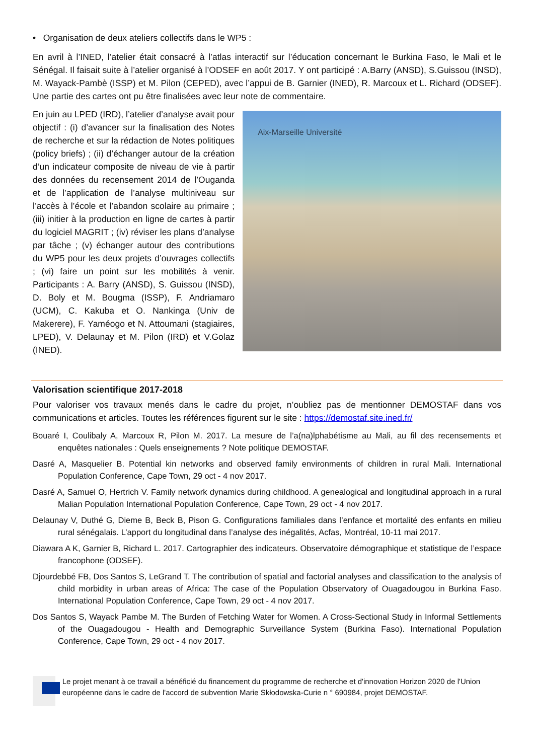• Organisation de deux ateliers collectifs dans le WP5 :
En avril à l’INED, l’atelier était consacré à l’atlas interactif sur l’éducation concernant le Burkina Faso, le Mali et le Sénégal. Il faisait suite à l’atelier organisé à l’ODSEF en août 2017. Y ont participé : A.Barry (ANSD), S.Guissou (INSD), M. Wayack-Pambè (ISSP) et M. Pilon (CEPED), avec l’appui de B. Garnier (INED), R. Marcoux et L. Richard (ODSEF). Une partie des cartes ont pu être finalisées avec leur note de commentaire.
En juin au LPED (IRD), l’atelier d’analyse avait pour objectif : (i) d’avancer sur la finalisation des Notes de recherche et sur la rédaction de Notes politiques (policy briefs) ; (ii) d’échanger autour de la création d’un indicateur composite de niveau de vie à partir des données du recensement 2014 de l’Ouganda et de l’application de l’analyse multiniveau sur l’accès à l’école et l’abandon scolaire au primaire ; (iii) initier à la production en ligne de cartes à partir du logiciel MAGRIT ; (iv) réviser les plans d’analyse par tâche ; (v) échanger autour des contributions du WP5 pour les deux projets d’ouvrages collectifs ; (vi) faire un point sur les mobilités à venir. Participants : A. Barry (ANSD), S. Guissou (INSD), D. Boly et M. Bougma (ISSP), F. Andriamaro (UCM), C. Kakuba et O. Nankinga (Univ de Makerere), F. Yaméogo et N. Attoumani (stagiaires, LPED), V. Delaunay et M. Pilon (IRD) et V.Golaz (INED).
Aix-Marseille Université
Valorisation scientifique 2017-2018
Pour valoriser vos travaux menés dans le cadre du projet, n’oubliez pas de mentionner DEMOSTAF dans vos communications et articles. Toutes les références figurent sur le site : https://demostaf.site.ined.fr/
Bouaré I, Coulibaly A, Marcoux R, Pilon M. 2017. La mesure de l’a(na)lphabétisme au Mali, au fil des recensements et enquêtes nationales : Quels enseignements ? Note politique DEMOSTAF.
Dasré A, Masquelier B. Potential kin networks and observed family environments of children in rural Mali. International Population Conference, Cape Town, 29 oct - 4 nov 2017.
Dasré A, Samuel O, Hertrich V. Family network dynamics during childhood. A genealogical and longitudinal approach in a rural Malian Population International Population Conference, Cape Town, 29 oct - 4 nov 2017.
Delaunay V, Duthé G, Dieme B, Beck B, Pison G. Configurations familiales dans l’enfance et mortalité des enfants en milieu rural sénégalais. L’apport du longitudinal dans l’analyse des inégalités, Acfas, Montréal, 10-11 mai 2017.
Diawara A K, Garnier B, Richard L. 2017. Cartographier des indicateurs. Observatoire démographique et statistique de l’espace francophone (ODSEF).
Djourdebbé FB, Dos Santos S, LeGrand T. The contribution of spatial and factorial analyses and classification to the analysis of child morbidity in urban areas of Africa: The case of the Population Observatory of Ouagadougou in Burkina Faso. International Population Conference, Cape Town, 29 oct - 4 nov 2017.
Dos Santos S, Wayack Pambe M. The Burden of Fetching Water for Women. A Cross-Sectional Study in Informal Settlements of the Ouagadougou - Health and Demographic Surveillance System (Burkina Faso). International Population Conference, Cape Town, 29 oct - 4 nov 2017.
Le projet menant à ce travail a bénéficié du financement du programme de recherche et d'innovation Horizon 2020 de l'Union européenne dans le cadre de l'accord de subvention Marie Skłodowska-Curie n ° 690984, projet DEMOSTAF.